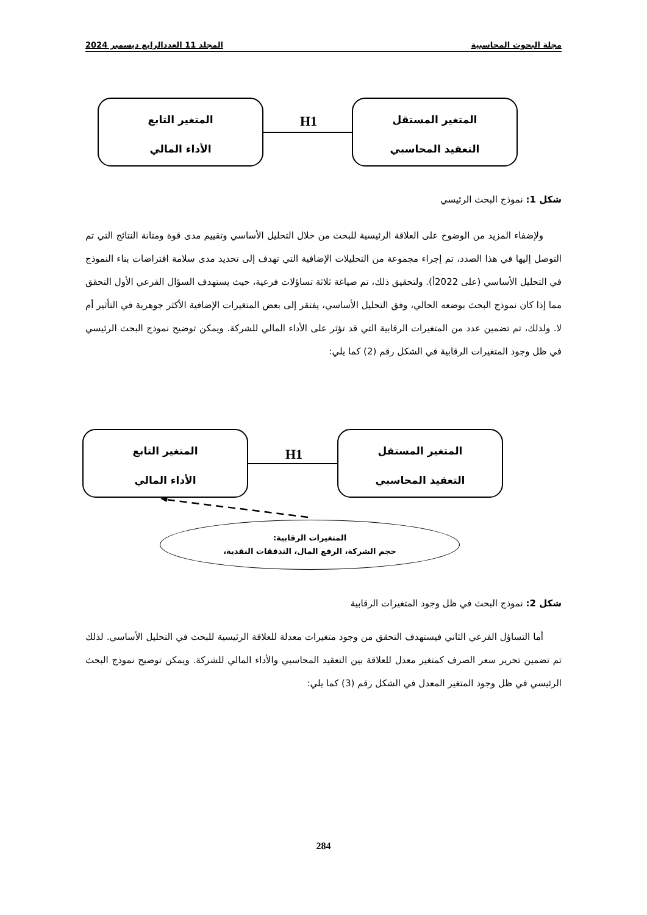مجلة البحوث المحاسبية المجلد 11 العددالرابع ديسمبر 2024
المتغير المستقل
التعقيد المحاسبي
H1
المتغير التابع
الأداء المالي
شكل 1: نموذج البحث الرئيسي
ولإضفاء المزيد من الوضوح على العلاقة الرئيسية للبحث من خلال التحليل الأساسي وتقييم مدى قوة ومتانة النتائج التي تم التوصل إليها في هذا الصدد، تم إجراء مجموعة من التحليلات الإضافية التي تهدف إلى تحديد مدى سلامة افتراضات بناء النموذج في التحليل الأساسي (على 2022أ). ولتحقيق ذلك، تم صياغة ثلاثة تساؤلات فرعية، حيث يستهدف السؤال الفرعي الأول التحقق مما إذا كان نموذج البحث بوضعه الحالي، وفق التحليل الأساسي، يفتقر إلى بعض المتغيرات الإضافية الأكثر جوهرية في التأثير أم لا. ولذلك، تم تضمين عدد من المتغيرات الرقابية التي قد تؤثر على الأداء المالي للشركة. ويمكن توضيح نموذج البحث الرئيسي في ظل وجود المتغيرات الرقابية في الشكل رقم (2) كما يلي:
المتغير المستقل
التعقيد المحاسبي
H1
المتغير التابع
الأداء المالي
المتغيرات الرقابية:
حجم الشركة، الرفع المال، التدفقات النقدية،
شكل 2: نموذج البحث في ظل وجود المتغيرات الرقابية
أما التساؤل الفرعي الثاني فيستهدف التحقق من وجود متغيرات معدلة للعلاقة الرئيسية للبحث في التحليل الأساسي. لذلك تم تضمين تحرير سعر الصرف كمتغير معدل للعلاقة بين التعقيد المحاسبي والأداء المالي للشركة. ويمكن توضيح نموذج البحث الرئيسي في ظل وجود المتغير المعدل في الشكل رقم (3) كما يلي:
284